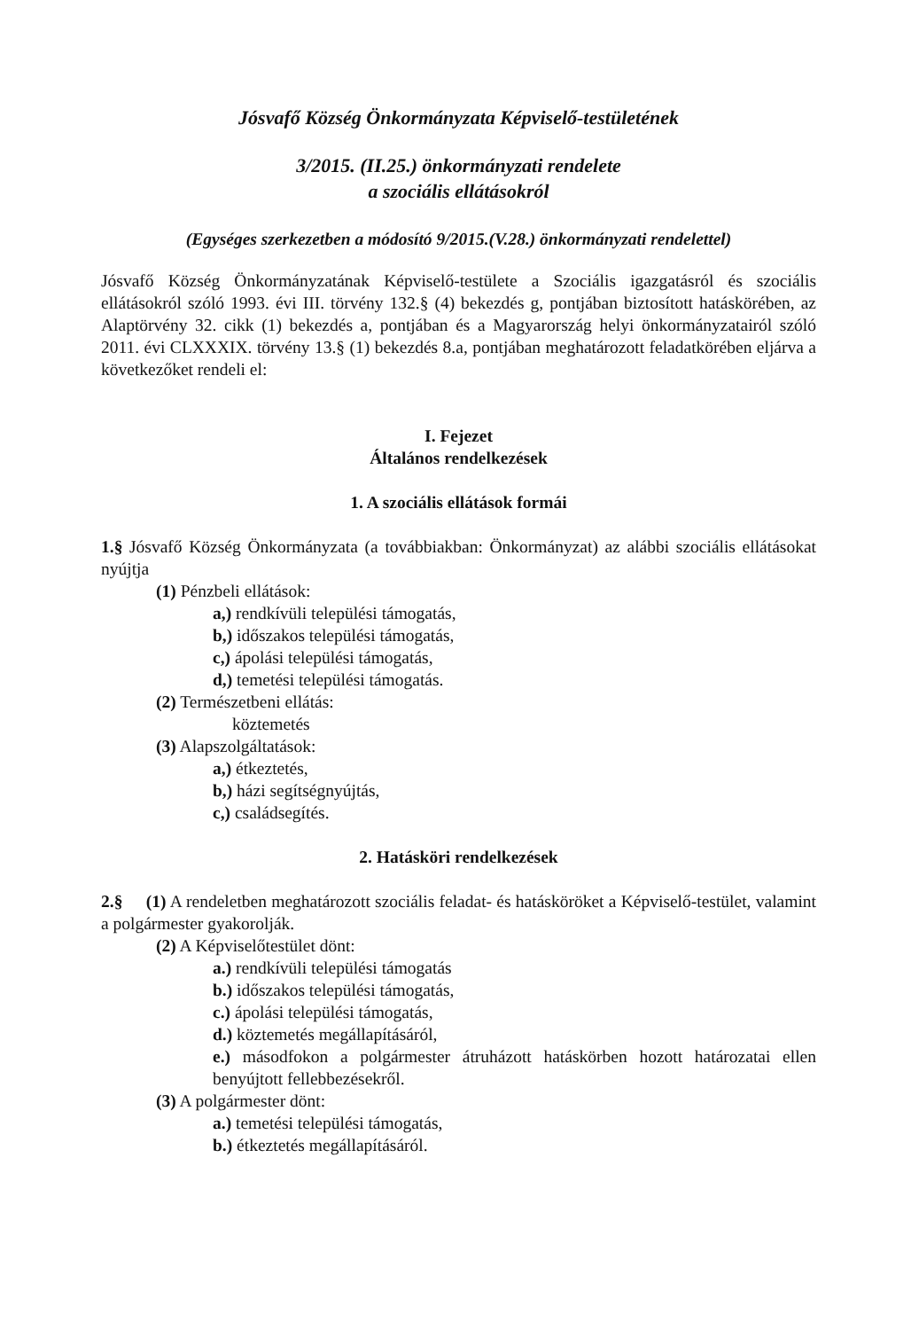Jósvafő Község Önkormányzata Képviselő-testületének
3/2015. (II.25.) önkormányzati rendelete
a szociális ellátásokról
(Egységes szerkezetben a módosító 9/2015.(V.28.) önkormányzati rendelettel)
Jósvafő Község Önkormányzatának Képviselő-testülete a Szociális igazgatásról és szociális ellátásokról szóló 1993. évi III. törvény 132.§ (4) bekezdés g, pontjában biztosított hatáskörében, az Alaptörvény 32. cikk (1) bekezdés a, pontjában és a Magyarország helyi önkormányzatairól szóló 2011. évi CLXXXIX. törvény 13.§ (1) bekezdés 8.a, pontjában meghatározott feladatkörében eljárva a következőket rendeli el:
I. Fejezet
Általános rendelkezések
1. A szociális ellátások formái
1.§ Jósvafő Község Önkormányzata (a továbbiakban: Önkormányzat) az alábbi szociális ellátásokat nyújtja
(1) Pénzbeli ellátások:
a,) rendkívüli települési támogatás,
b,) időszakos települési támogatás,
c,) ápolási települési támogatás,
d,) temetési települési támogatás.
(2) Természetbeni ellátás:
köztemetés
(3) Alapszolgáltatások:
a,) étkeztetés,
b,) házi segítségnyújtás,
c,) családsegítés.
2. Hatásköri rendelkezések
2.§ (1) A rendeletben meghatározott szociális feladat- és hatásköröket a Képviselő-testület, valamint a polgármester gyakorolják.
(2) A Képviselőtestület dönt:
a.) rendkívüli települési támogatás
b.) időszakos települési támogatás,
c.) ápolási települési támogatás,
d.) köztemetés megállapításáról,
e.) másodfokon a polgármester átruházott hatáskörben hozott határozatai ellen benyújtott fellebbezésekről.
(3) A polgármester dönt:
a.) temetési települési támogatás,
b.) étkeztetés megállapításáról.